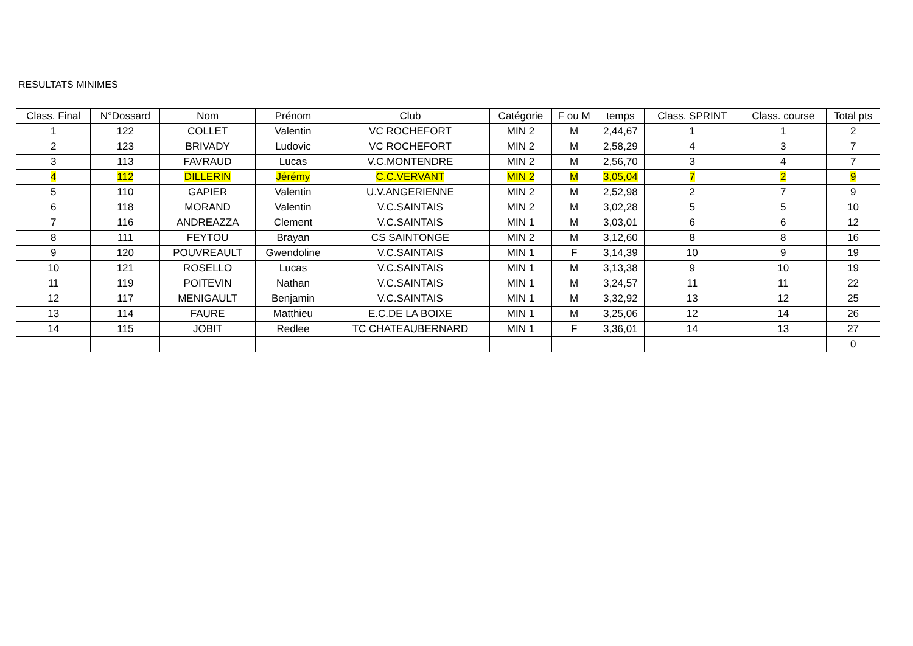RESULTATS MINIMES
| Class. Final | N°Dossard | Nom | Prénom | Club | Catégorie | F ou M | temps | Class. SPRINT | Class. course | Total pts |
| --- | --- | --- | --- | --- | --- | --- | --- | --- | --- | --- |
| 1 | 122 | COLLET | Valentin | VC ROCHEFORT | MIN 2 | M | 2,44,67 | 1 | 1 | 2 |
| 2 | 123 | BRIVADY | Ludovic | VC ROCHEFORT | MIN 2 | M | 2,58,29 | 4 | 3 | 7 |
| 3 | 113 | FAVRAUD | Lucas | V.C.MONTENDRE | MIN 2 | M | 2,56,70 | 3 | 4 | 7 |
| 4 | 112 | DILLERIN | Jérémy | C.C.VERVANT | MIN 2 | M | 3,05,04 | 7 | 2 | 9 |
| 5 | 110 | GAPIER | Valentin | U.V.ANGERIENNE | MIN 2 | M | 2,52,98 | 2 | 7 | 9 |
| 6 | 118 | MORAND | Valentin | V.C.SAINTAIS | MIN 2 | M | 3,02,28 | 5 | 5 | 10 |
| 7 | 116 | ANDREAZZA | Clement | V.C.SAINTAIS | MIN 1 | M | 3,03,01 | 6 | 6 | 12 |
| 8 | 111 | FEYTOU | Brayan | CS SAINTONGE | MIN 2 | M | 3,12,60 | 8 | 8 | 16 |
| 9 | 120 | POUVREAULT | Gwendoline | V.C.SAINTAIS | MIN 1 | F | 3,14,39 | 10 | 9 | 19 |
| 10 | 121 | ROSELLO | Lucas | V.C.SAINTAIS | MIN 1 | M | 3,13,38 | 9 | 10 | 19 |
| 11 | 119 | POITEVIN | Nathan | V.C.SAINTAIS | MIN 1 | M | 3,24,57 | 11 | 11 | 22 |
| 12 | 117 | MENIGAULT | Benjamin | V.C.SAINTAIS | MIN 1 | M | 3,32,92 | 13 | 12 | 25 |
| 13 | 114 | FAURE | Matthieu | E.C.DE LA BOIXE | MIN 1 | M | 3,25,06 | 12 | 14 | 26 |
| 14 | 115 | JOBIT | Redlee | TC CHATEAUBERNARD | MIN 1 | F | 3,36,01 | 14 | 13 | 27 |
| | | | | | | | | | | 0 |